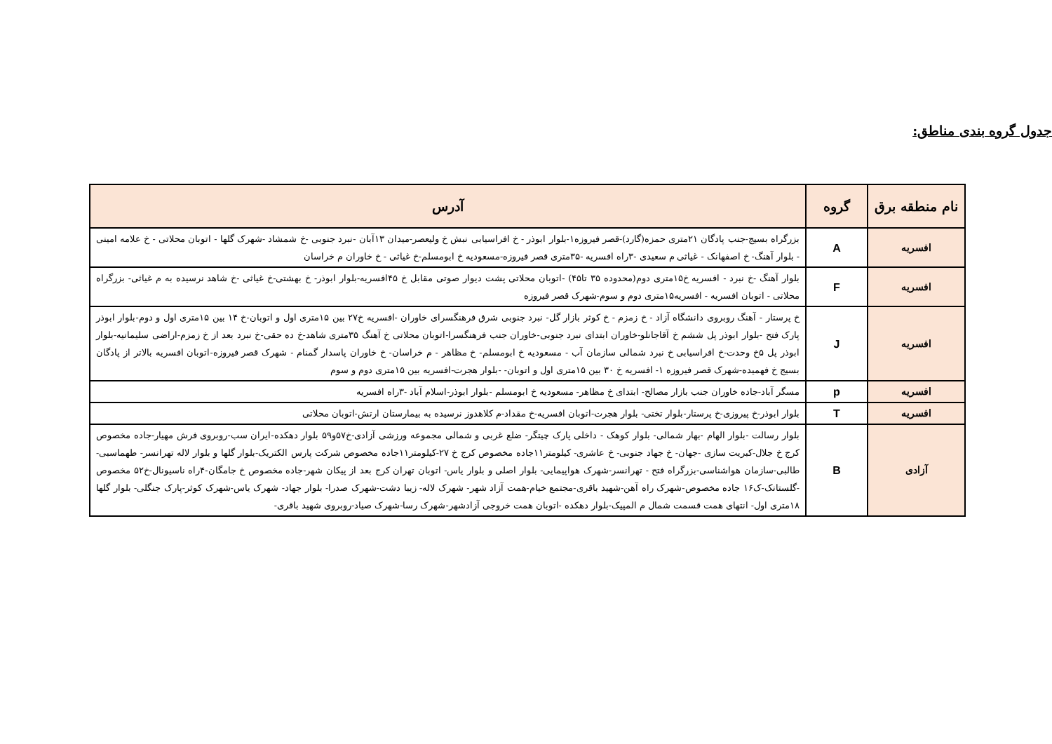جدول گروه بندی مناطق:
| نام منطقه برق | گروه | آدرس |
| --- | --- | --- |
| افسریه | A | بزرگراه بسیج-جنب پادگان ۲۱متری حمزه(گارد)-قصر فیروزه۱-بلوار ابوذر - خ افراسیابی نبش خ ولیعصر-میدان ۱۳آبان -نبرد جنوبی -خ شمشاد -شهرک گلها - اتوبان محلاتی - خ علامه امینی - بلوار آهنگ- خ اصفهانک - غیاثی م سعیدی -۳راه افسریه -۳۵متری قصر فیروزه-مسعودیه خ ابومسلم-خ غیاثی - خ خاوران م خراسان |
| افسریه | F | بلوار آهنگ -خ نبرد - افسریه خ۱۵متری دوم(محدوده ۳۵ تا۴۵) -اتوبان محلاتی پشت دیوار صوتی مقابل خ ۴۵افسریه-بلوار ابوذر- خ بهشتی-خ غیاثی -خ شاهد نرسیده به م غیاثی- بزرگراه محلاتی - اتوبان افسریه - افسریه۱۵متری دوم و سوم-شهرک قصر فیروزه |
| افسریه | J | خ پرستار - آهنگ روبروی دانشگاه آزاد - خ زمزم - خ کوثر بازار گل- نبرد جنوبی شرق فرهنگسرای خاوران -افسریه خ۲۷ بین ۱۵متری اول و اتوبان-خ ۱۴ بین ۱۵متری اول و دوم-بلوار ابوذر پارک فتح -بلوار ابوذر پل ششم خ آقاجانلو-خاوران ابتدای نبرد جنوبی-خاوران جنب فرهنگسرا-اتوبان محلاتی خ آهنگ ۳۵متری شاهد-خ ده حقی-خ نبرد بعد از خ زمزم-اراضی سلیمانیه-بلوار ابوذر پل ۵خ وحدت-خ افراسیابی خ نبرد شمالی سازمان آب - مسعودیه خ ابومسلم- خ مظاهر - م خراسان- خ خاوران پاسدار گمنام - شهرک قصر فیروزه-اتوبان افسریه بالاتر از پادگان بسیج خ فهمیده-شهرک قصر فیروزه ۱- افسریه خ ۳۰ بین ۱۵متری اول و اتوبان- -بلوار هجرت-افسریه بین ۱۵متری دوم و سوم |
| افسریه | p | مسگر آباد-جاده خاوران جنب بازار مصالح- ابتدای خ مظاهر- مسعودیه خ ابومسلم -بلوار ابوذر-اسلام آباد -۳راه افسریه |
| افسریه | T | بلوار ابوذر-خ پیروزی-خ پرستار-بلوار تختی- بلوار هجرت-اتوبان افسریه-خ مقداد-م کلاهدوز نرسیده به بیمارستان ارتش-اتوبان محلاتی |
| آزادی | B | بلوار رسالت -بلوار الهام -بهار شمالی- بلوار کوهک - داخلی پارک چیتگر- ضلع غربی و شمالی مجموعه ورزشی آزادی-خ۵۷و۵۹ بلوار دهکده-ایران سب-روبروی فرش مهیار-جاده مخصوص کرج خ جلال-کبریت سازی -جهان- خ جهاد جنوبی- خ عاشری- کیلومتر۱۱جاده مخصوص کرج خ ۲۷-کیلومتر۱۱جاده مخصوص شرکت پارس الکتریک-بلوار گلها و بلوار لاله تهرانسر- طهماسبی- طالبی-سازمان هواشناسی-بزرگراه فتح - تهرانسر-شهرک هواپیمایی- بلوار اصلی و بلوار یاس- اتوبان تهران کرج بعد از پیکان شهر-جاده مخصوص خ جامگان-۴راه ناسیونال-خ۵۲ مخصوص -گلستانک-ک۱۶ جاده مخصوص-شهرک راه آهن-شهید باقری-مجتمع خیام-همت آزاد شهر- شهرک لاله- زیبا دشت-شهرک صدرا- بلوار جهاد- شهرک یاس-شهرک کوثر-پارک جنگلی- بلوار گلها ۱۸متری اول- انتهای همت قسمت شمال م المپیک-بلوار دهکده -اتوبان همت خروجی آزادشهر-شهرک رسا-شهرک صیاد-روبروی شهید باقری- |